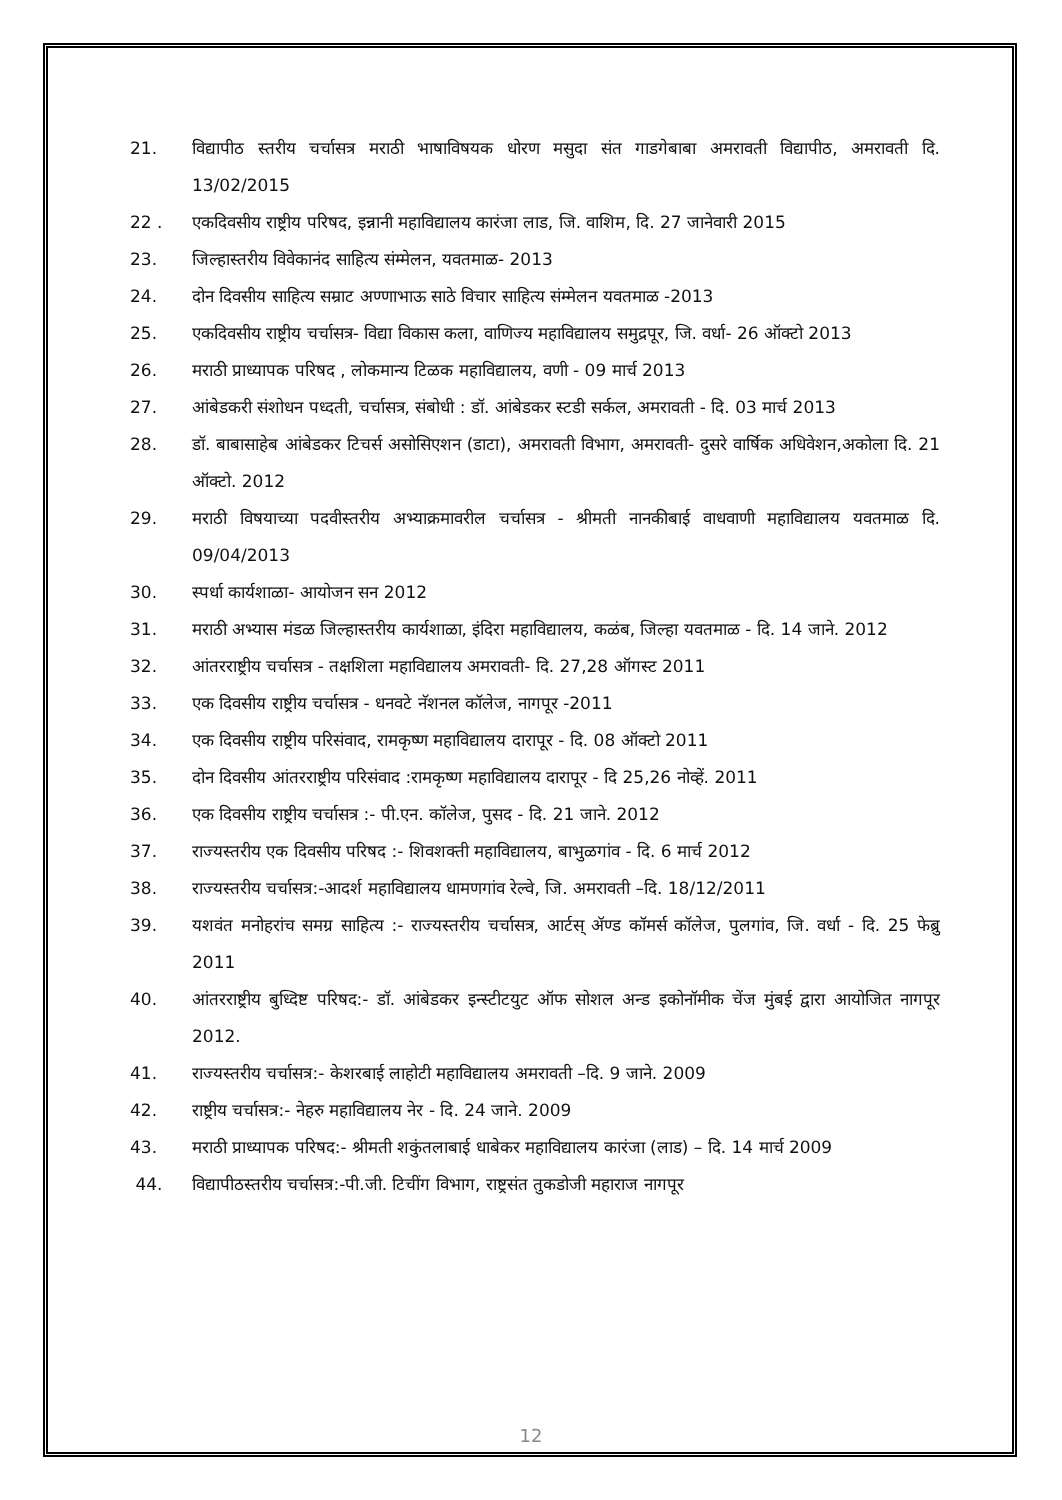21. विद्यापीठ स्तरीय चर्चासत्र मराठी भाषाविषयक धोरण मसुदा संत गाडगेबाबा अमरावती विद्यापीठ, अमरावती दि. 13/02/2015
22 . एकदिवसीय राष्ट्रीय परिषद, इन्नानी महाविद्यालय कारंजा लाड, जि. वाशिम, दि. 27 जानेवारी 2015
23. जिल्हास्तरीय विवेकानंद साहित्य संम्मेलन, यवतमाळ- 2013
24. दोन दिवसीय साहित्य सम्राट अण्णाभाऊ साठे विचार साहित्य संम्मेलन यवतमाळ -2013
25. एकदिवसीय राष्ट्रीय चर्चासत्र- विद्या विकास कला, वाणिज्य महाविद्यालय समुद्रपूर, जि. वर्धा- 26 ऑक्टो 2013
26. मराठी प्राध्यापक परिषद , लोकमान्य टिळक महाविद्यालय, वणी - 09 मार्च 2013
27. आंबेडकरी संशोधन पध्दती, चर्चासत्र, संबोधी : डॉ. आंबेडकर स्टडी सर्कल, अमरावती - दि. 03 मार्च 2013
28. डॉ. बाबासाहेब आंबेडकर टिचर्स असोसिएशन (डाटा), अमरावती विभाग, अमरावती- दुसरे वार्षिक अधिवेशन,अकोला दि. 21 ऑक्टो. 2012
29. मराठी विषयाच्या पदवीस्तरीय अभ्याक्रमावरील चर्चासत्र - श्रीमती नानकीबाई वाधवाणी महाविद्यालय यवतमाळ दि. 09/04/2013
30. स्पर्धा कार्यशाळा- आयोजन सन 2012
31. मराठी अभ्यास मंडळ जिल्हास्तरीय कार्यशाळा, इंदिरा महाविद्यालय, कळंब, जिल्हा यवतमाळ - दि. 14 जाने. 2012
32. आंतरराष्ट्रीय चर्चासत्र - तक्षशिला महाविद्यालय अमरावती- दि. 27,28 ऑगस्ट 2011
33. एक दिवसीय राष्ट्रीय चर्चासत्र - धनवटे नॅशनल कॉलेज, नागपूर -2011
34. एक दिवसीय राष्ट्रीय परिसंवाद, रामकृष्ण महाविद्यालय दारापूर - दि. 08 ऑक्टो 2011
35. दोन दिवसीय आंतरराष्ट्रीय परिसंवाद :रामकृष्ण महाविद्यालय दारापूर - दि 25,26 नोव्हें. 2011
36. एक दिवसीय राष्ट्रीय चर्चासत्र :- पी.एन. कॉलेज, पुसद - दि. 21 जाने. 2012
37. राज्यस्तरीय एक दिवसीय परिषद :- शिवशक्ती महाविद्यालय, बाभुळगांव - दि. 6 मार्च 2012
38. राज्यस्तरीय चर्चासत्र:-आदर्श महाविद्यालय धामणगांव रेल्वे, जि. अमरावती –दि. 18/12/2011
39. यशवंत मनोहरांच समग्र साहित्य :- राज्यस्तरीय चर्चासत्र, आर्टस् ॲण्ड कॉमर्स कॉलेज, पुलगांव, जि. वर्धा - दि. 25 फेब्रु 2011
40. आंतरराष्ट्रीय बुध्दिष्ट परिषद:- डॉ. आंबेडकर इन्स्टीटयुट ऑफ सोशल अन्ड इकोनॉमीक चेंज मुंबई द्वारा आयोजित नागपूर 2012.
41. राज्यस्तरीय चर्चासत्र:- केशरबाई लाहोटी महाविद्यालय अमरावती –दि. 9 जाने. 2009
42. राष्ट्रीय चर्चासत्र:- नेहरु महाविद्यालय नेर - दि. 24 जाने. 2009
43. मराठी प्राध्यापक परिषद:- श्रीमती शकुंतलाबाई धाबेकर महाविद्यालय कारंजा (लाड) – दि. 14 मार्च 2009
44. विद्यापीठस्तरीय चर्चासत्र:-पी.जी. टिचींग विभाग, राष्ट्रसंत तुकडोजी महाराज नागपूर
12